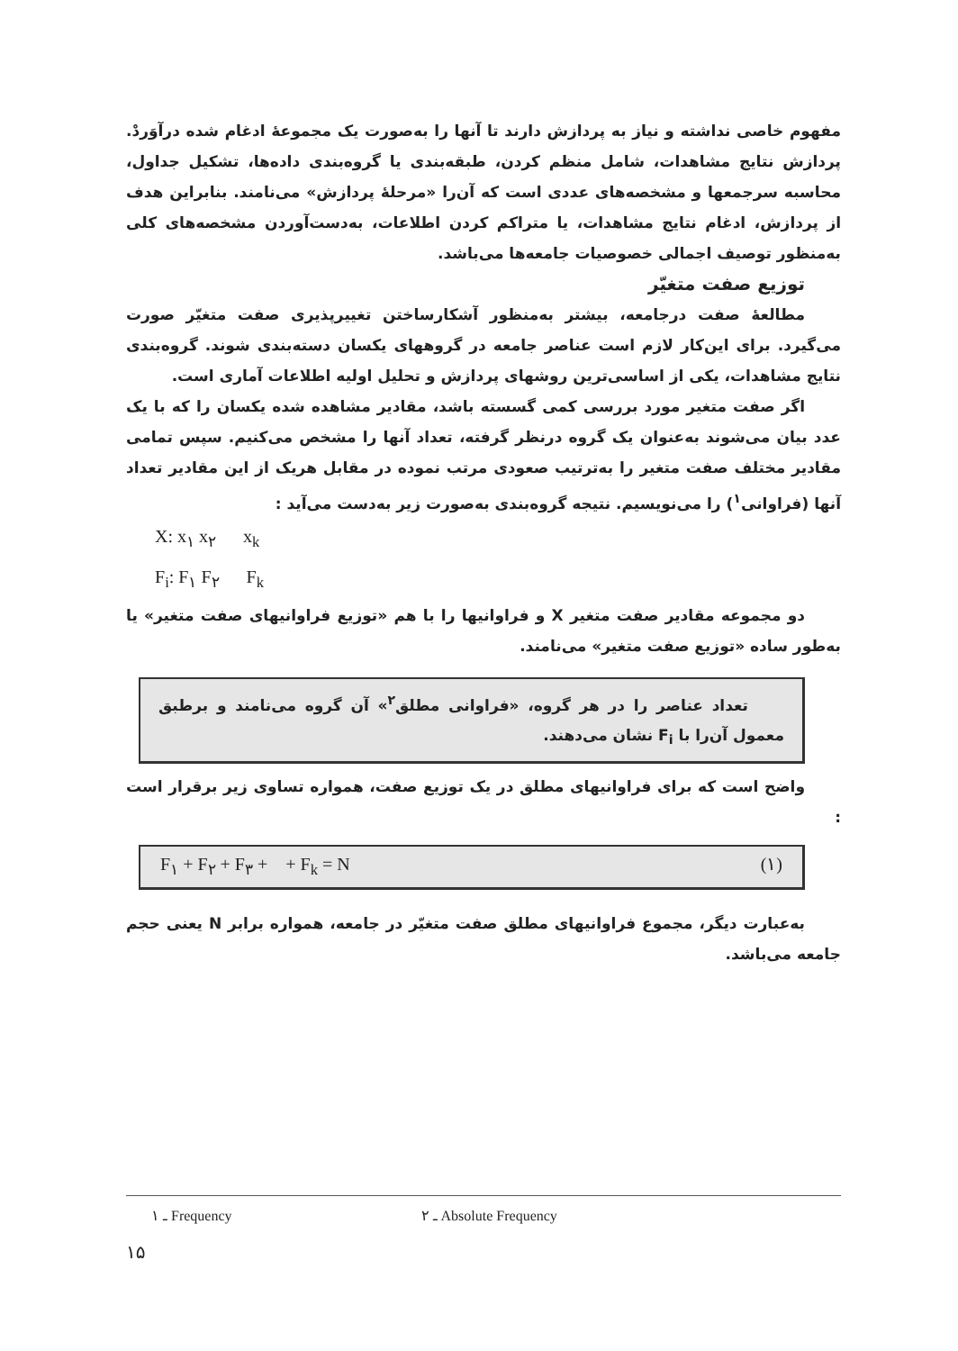مفهوم خاصی نداشته و نیاز به پردازش دارند تا آنها را به‌صورت یک مجموعهٔ ادغام شده درآوَردْ. پردازش نتایج مشاهدات، شامل منظم کردن، طبقه‌بندی یا گروه‌بندی داده‌ها، تشکیل جداول، محاسبه سرجمعها و مشخصه‌های عددی است که آن‌را «مرحلهٔ پردازش» می‌نامند. بنابراین هدف از پردازش، ادغام نتایج مشاهدات، یا متراکم کردن اطلاعات، به‌دست‌آوردن مشخصه‌های کلی به‌منظور توصیف اجمالی خصوصیات جامعه‌ها می‌باشد.
توزیع صفت متغیّر
مطالعهٔ صفت درجامعه، بیشتر به‌منظور آشکارساختن تغییرپذیری صفت متغیّر صورت می‌گیرد. برای این‌کار لازم است عناصر جامعه در گروههای یکسان دسته‌بندی شوند. گروه‌بندی نتایج مشاهدات، یکی از اساسی‌ترین روشهای پردازش و تحلیل اولیه اطلاعات آماری است.
اگر صفت متغیر مورد بررسی کمی گسسته باشد، مقادیر مشاهده شده یکسان را که با یک عدد بیان می‌شوند به‌عنوان یک گروه درنظر گرفته، تعداد آنها را مشخص می‌کنیم. سپس تمامی مقادیر مختلف صفت متغیر را به‌ترتیب صعودی مرتب نموده در مقابل هریک از این مقادیر تعداد آنها (فراوانی<sup>۱</sup>) را می‌نویسیم. نتیجه گروه‌بندی به‌صورت زیر به‌دست می‌آید :
X: x<sub>۱</sub> x<sub>۲</sub> x<sub>k</sub>
F<sub>i</sub>: F<sub>۱</sub> F<sub>۲</sub> F<sub>k</sub>
دو مجموعه مقادیر صفت متغیر X و فراوانیها را با هم «توزیع فراوانیهای صفت متغیر» یا به‌طور ساده «توزیع صفت متغیر» می‌نامند.
تعداد عناصر را در هر گروه، «فراوانی مطلق<sup>۲</sup>» آن گروه می‌نامند و برطبق معمول آن‌را با F<sub>i</sub> نشان می‌دهند.
واضح است که برای فراوانیهای مطلق در یک توزیع صفت، همواره تساوی زیر برقرار است :
F<sub>۱</sub> + F<sub>۲</sub> + F<sub>۳</sub> + + F<sub>k</sub> = N (۱)
به‌عبارت دیگر، مجموع فراوانیهای مطلق صفت متغیّر در جامعه، همواره برابر N یعنی حجم جامعه می‌باشد.
۱ ـ Frequency ۲ ـ Absolute Frequency
۱۵